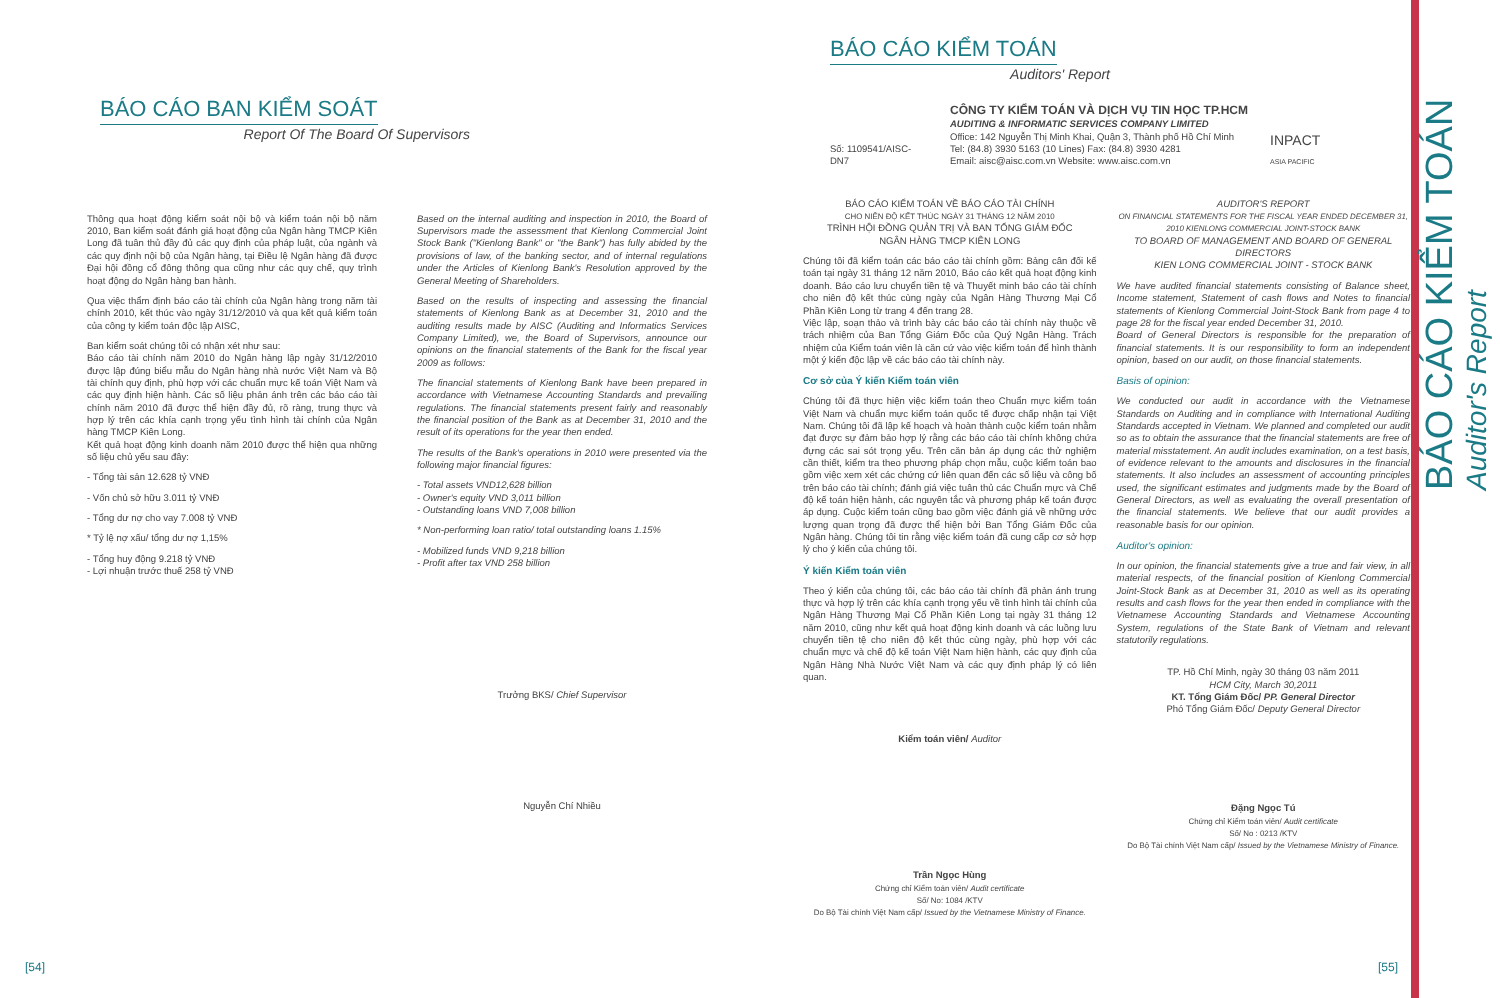BÁO CÁO BAN KIỂM SOÁT
Report Of The Board Of Supervisors
Thông qua hoạt động kiểm soát nội bộ và kiểm toán nội bộ năm 2010, Ban kiểm soát đánh giá hoạt động của Ngân hàng TMCP Kiên Long đã tuân thủ đầy đủ các quy định của pháp luật, của ngành và các quy định nội bộ của Ngân hàng, tại Điều lệ Ngân hàng đã được Đại hội đồng cổ đông thông qua cũng như các quy chế, quy trình hoạt động do Ngân hàng ban hành.
Qua việc thẩm định báo cáo tài chính của Ngân hàng trong năm tài chính 2010, kết thúc vào ngày 31/12/2010 và qua kết quả kiểm toán của công ty kiểm toán độc lập AISC,
Ban kiểm soát chúng tôi có nhận xét như sau:
Báo cáo tài chính năm 2010 do Ngân hàng lập ngày 31/12/2010 được lập đúng biểu mẫu do Ngân hàng nhà nước Việt Nam và Bộ tài chính quy định, phù hợp với các chuẩn mực kế toán Việt Nam và các quy định hiện hành. Các số liệu phản ánh trên các báo cáo tài chính năm 2010 đã được thể hiện đầy đủ, rõ ràng, trung thực và hợp lý trên các khía cạnh trọng yếu tình hình tài chính của Ngân hàng TMCP Kiên Long.
Kết quả hoạt động kinh doanh năm 2010 được thể hiện qua những số liệu chủ yếu sau đây:
- Tổng tài sản 12.628 tỷ VNĐ
- Vốn chủ sở hữu 3.011 tỷ VNĐ
- Tổng dư nợ cho vay 7.008 tỷ VNĐ
* Tỷ lệ nợ xấu/ tổng dư nợ 1,15%
- Tổng huy động 9.218 tỷ VNĐ
- Lợi nhuận trước thuế 258 tỷ VNĐ
Based on the internal auditing and inspection in 2010, the Board of Supervisors made the assessment that Kienlong Commercial Joint Stock Bank ("Kienlong Bank" or "the Bank") has fully abided by the provisions of law, of the banking sector, and of internal regulations under the Articles of Kienlong Bank's Resolution approved by the General Meeting of Shareholders.
Based on the results of inspecting and assessing the financial statements of Kienlong Bank as at December 31, 2010 and the auditing results made by AISC (Auditing and Informatics Services Company Limited), we, the Board of Supervisors, announce our opinions on the financial statements of the Bank for the fiscal year 2009 as follows:
The financial statements of Kienlong Bank have been prepared in accordance with Vietnamese Accounting Standards and prevailing regulations. The financial statements present fairly and reasonably the financial position of the Bank as at December 31, 2010 and the result of its operations for the year then ended.
The results of the Bank's operations in 2010 were presented via the following major financial figures:
- Total assets VND12,628 billion
- Owner's equity VND 3,011 billion
- Outstanding loans VND 7,008 billion
* Non-performing loan ratio/ total outstanding loans 1.15%
- Mobilized funds VND 9,218 billion
- Profit after tax VND 258 billion
Trưởng BKS/ Chief Supervisor
Nguyễn Chí Nhiều
[54]
BÁO CÁO KIỂM TOÁN
Auditors' Report
Số: 1109541/AISC-DN7
CÔNG TY KIỂM TOÁN VÀ DỊCH VỤ TIN HỌC TP.HCM
AUDITING & INFORMATIC SERVICES COMPANY LIMITED
Office: 142 Nguyễn Thị Minh Khai, Quận 3, Thành phố Hồ Chí Minh
Tel: (84.8) 3930 5163 (10 Lines) Fax: (84.8) 3930 4281
Email: aisc@aisc.com.vn Website: www.aisc.com.vn
INPACT
ASIA PACIFIC
BÁO CÁO KIỂM TOÁN VỀ BÁO CÁO TÀI CHÍNH
CHO NIÊN ĐỘ KẾT THÚC NGÀY 31 THÁNG 12 NĂM 2010
TRÌNH HỘI ĐỒNG QUẢN TRỊ VÀ BAN TỔNG GIÁM ĐỐC
NGÂN HÀNG TMCP KIÊN LONG
Chúng tôi đã kiểm toán các báo cáo tài chính gồm: Bảng cân đối kế toán tại ngày 31 tháng 12 năm 2010, Báo cáo kết quả hoạt động kinh doanh. Báo cáo lưu chuyển tiền tệ và Thuyết minh báo cáo tài chính cho niên độ kết thúc cùng ngày của Ngân Hàng Thương Mại Cổ Phần Kiên Long từ trang 4 đến trang 28.
Việc lập, soạn thảo và trình bày các báo cáo tài chính này thuộc về trách nhiệm của Ban Tổng Giám Đốc của Quý Ngân Hàng. Trách nhiệm của Kiểm toán viên là căn cứ vào việc kiểm toán để hình thành một ý kiến độc lập về các báo cáo tài chính này.
Cơ sở của Ý kiến Kiểm toán viên
Chúng tôi đã thực hiện việc kiểm toán theo Chuẩn mực kiểm toán Việt Nam và chuẩn mực kiểm toán quốc tế được chấp nhận tại Việt Nam. Chúng tôi đã lập kế hoạch và hoàn thành cuộc kiểm toán nhằm đạt được sự đảm bảo hợp lý rằng các báo cáo tài chính không chứa đựng các sai sót trọng yếu. Trên căn bản áp dụng các thử nghiệm cần thiết, kiểm tra theo phương pháp chọn mẫu, cuộc kiểm toán bao gồm việc xem xét các chứng cứ liên quan đến các số liệu và công bố trên báo cáo tài chính; đánh giá việc tuân thủ các Chuẩn mực và Chế độ kế toán hiện hành, các nguyên tắc và phương pháp kế toán được áp dụng. Cuộc kiểm toán cũng bao gồm việc đánh giá về những ước lượng quan trọng đã được thể hiện bởi Ban Tổng Giám Đốc của Ngân hàng. Chúng tôi tin rằng việc kiểm toán đã cung cấp cơ sở hợp lý cho ý kiến của chúng tôi.
Ý kiến Kiểm toán viên
Theo ý kiến của chúng tôi, các báo cáo tài chính đã phản ánh trung thực và hợp lý trên các khía cạnh trọng yếu về tình hình tài chính của Ngân Hàng Thương Mại Cổ Phần Kiên Long tại ngày 31 tháng 12 năm 2010, cũng như kết quả hoạt động kinh doanh và các luồng lưu chuyển tiền tệ cho niên độ kết thúc cùng ngày, phù hợp với các chuẩn mực và chế độ kế toán Việt Nam hiện hành, các quy định của Ngân Hàng Nhà Nước Việt Nam và các quy định pháp lý có liên quan.
Kiểm toán viên/ Auditor
Trần Ngọc Hùng
Chứng chỉ Kiểm toán viên/ Audit certificate
Số/ No: 1084 /KTV
Do Bộ Tài chính Việt Nam cấp/ Issued by the Vietnamese Ministry of Finance.
AUDITOR'S REPORT
ON FINANCIAL STATEMENTS FOR THE FISCAL YEAR ENDED DECEMBER 31, 2010 KIENLONG COMMERCIAL JOINT-STOCK BANK
TO BOARD OF MANAGEMENT AND BOARD OF GENERAL DIRECTORS
KIEN LONG COMMERCIAL JOINT - STOCK BANK
We have audited financial statements consisting of Balance sheet, Income statement, Statement of cash flows and Notes to financial statements of Kienlong Commercial Joint-Stock Bank from page 4 to page 28 for the fiscal year ended December 31, 2010.
Board of General Directors is responsible for the preparation of financial statements. It is our responsibility to form an independent opinion, based on our audit, on those financial statements.
Basis of opinion:
We conducted our audit in accordance with the Vietnamese Standards on Auditing and in compliance with International Auditing Standards accepted in Vietnam. We planned and completed our audit so as to obtain the assurance that the financial statements are free of material misstatement. An audit includes examination, on a test basis, of evidence relevant to the amounts and disclosures in the financial statements. It also includes an assessment of accounting principles used, the significant estimates and judgments made by the Board of General Directors, as well as evaluating the overall presentation of the financial statements. We believe that our audit provides a reasonable basis for our opinion.
Auditor's opinion:
In our opinion, the financial statements give a true and fair view, in all material respects, of the financial position of Kienlong Commercial Joint-Stock Bank as at December 31, 2010 as well as its operating results and cash flows for the year then ended in compliance with the Vietnamese Accounting Standards and Vietnamese Accounting System, regulations of the State Bank of Vietnam and relevant statutorily regulations.
TP. Hồ Chí Minh, ngày 30 tháng 03 năm 2011
HCM City, March 30,2011
KT. Tổng Giám Đốc/ PP. General Director
Phó Tổng Giám Đốc/ Deputy General Director
Đặng Ngọc Tú
Chứng chỉ Kiểm toán viên/ Audit certificate
Số/ No : 0213 /KTV
Do Bộ Tài chính Việt Nam cấp/ Issued by the Vietnamese Ministry of Finance.
[55]
BÁO CÁO KIỂM TOÁN Auditor's Report